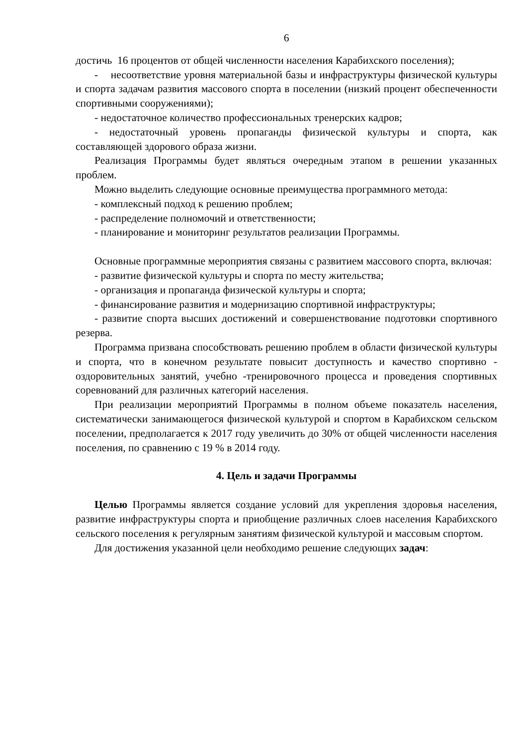6
достичь 16 процентов от общей численности населения Карабихского поселения);
- несоответствие уровня материальной базы и инфраструктуры физической культуры и спорта задачам развития массового спорта в поселении (низкий процент обеспеченности спортивными сооружениями);
- недостаточное количество профессиональных тренерских кадров;
- недостаточный уровень пропаганды физической культуры и спорта, как составляющей здорового образа жизни.
Реализация Программы будет являться очередным этапом в решении указанных проблем.
Можно выделить следующие основные преимущества программного метода:
- комплексный подход к решению проблем;
- распределение полномочий и ответственности;
- планирование и мониторинг результатов реализации Программы.
Основные программные мероприятия связаны с развитием массового спорта, включая:
- развитие физической культуры и спорта по месту жительства;
- организация и пропаганда физической культуры и спорта;
- финансирование развития и модернизацию спортивной инфраструктуры;
- развитие спорта высших достижений и совершенствование подготовки спортивного резерва.
Программа призвана способствовать решению проблем в области физической культуры и спорта, что в конечном результате повысит доступность и качество спортивно - оздоровительных занятий, учебно -тренировочного процесса и проведения спортивных соревнований для различных категорий населения.
При реализации мероприятий Программы в полном объеме показатель населения, систематически занимающегося физической культурой и спортом в Карабихском сельском поселении, предполагается к 2017 году увеличить до 30% от общей численности населения поселения, по сравнению с 19 % в 2014 году.
4. Цель и задачи Программы
Целью Программы является создание условий для укрепления здоровья населения, развитие инфраструктуры спорта и приобщение различных слоев населения Карабихского сельского поселения к регулярным занятиям физической культурой и массовым спортом.
Для достижения указанной цели необходимо решение следующих задач: